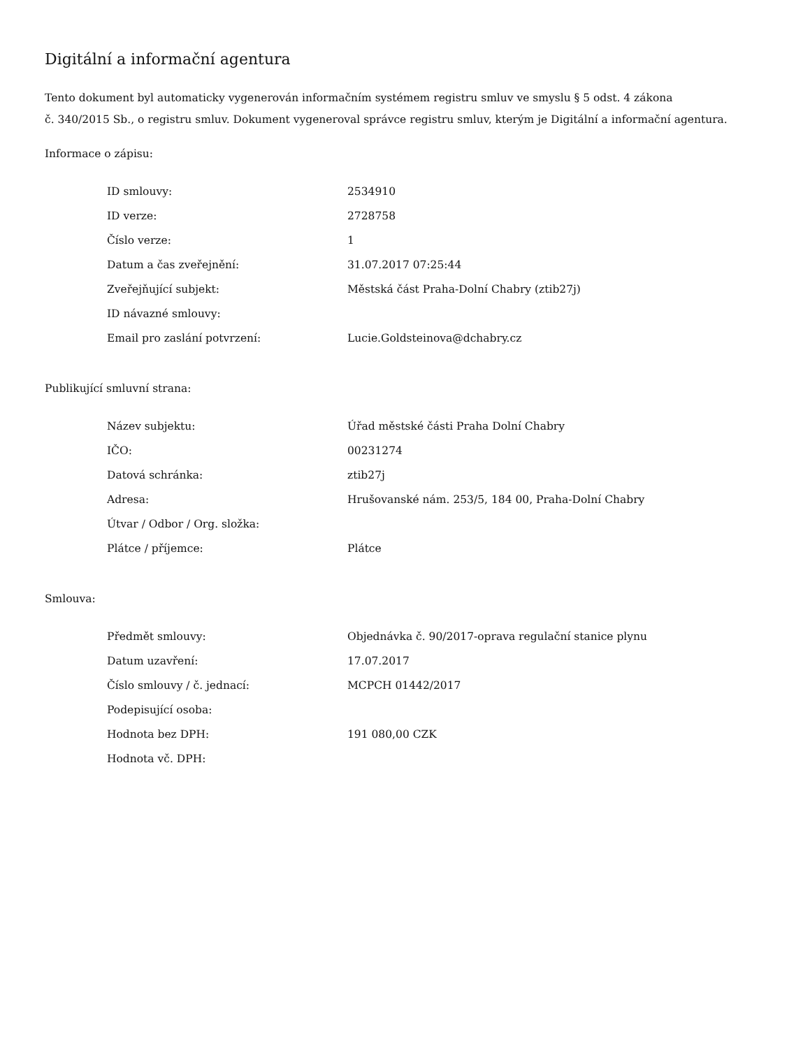Digitální a informační agentura
Tento dokument byl automaticky vygenerován informačním systémem registru smluv ve smyslu § 5 odst. 4 zákona
č. 340/2015 Sb., o registru smluv. Dokument vygeneroval správce registru smluv, kterým je Digitální a informační agentura.
Informace o zápisu:
| ID smlouvy: | 2534910 |
| ID verze: | 2728758 |
| Číslo verze: | 1 |
| Datum a čas zveřejnění: | 31.07.2017 07:25:44 |
| Zveřejňující subjekt: | Městská část Praha-Dolní Chabry (ztib27j) |
| ID návazné smlouvy: | |
| Email pro zaslání potvrzení: | Lucie.Goldsteinova@dchabry.cz |
Publikující smluvní strana:
| Název subjektu: | Úřad městské části Praha Dolní Chabry |
| IČO: | 00231274 |
| Datová schránka: | ztib27j |
| Adresa: | Hrušovanské nám. 253/5, 184 00, Praha-Dolní Chabry |
| Útvar / Odbor / Org. složka: | |
| Plátce / příjemce: | Plátce |
Smlouva:
| Předmět smlouvy: | Objednávka č. 90/2017-oprava regulační stanice plynu |
| Datum uzavření: | 17.07.2017 |
| Číslo smlouvy / č. jednací: | MCPCH 01442/2017 |
| Podepisující osoba: | |
| Hodnota bez DPH: | 191 080,00 CZK |
| Hodnota vč. DPH: | |